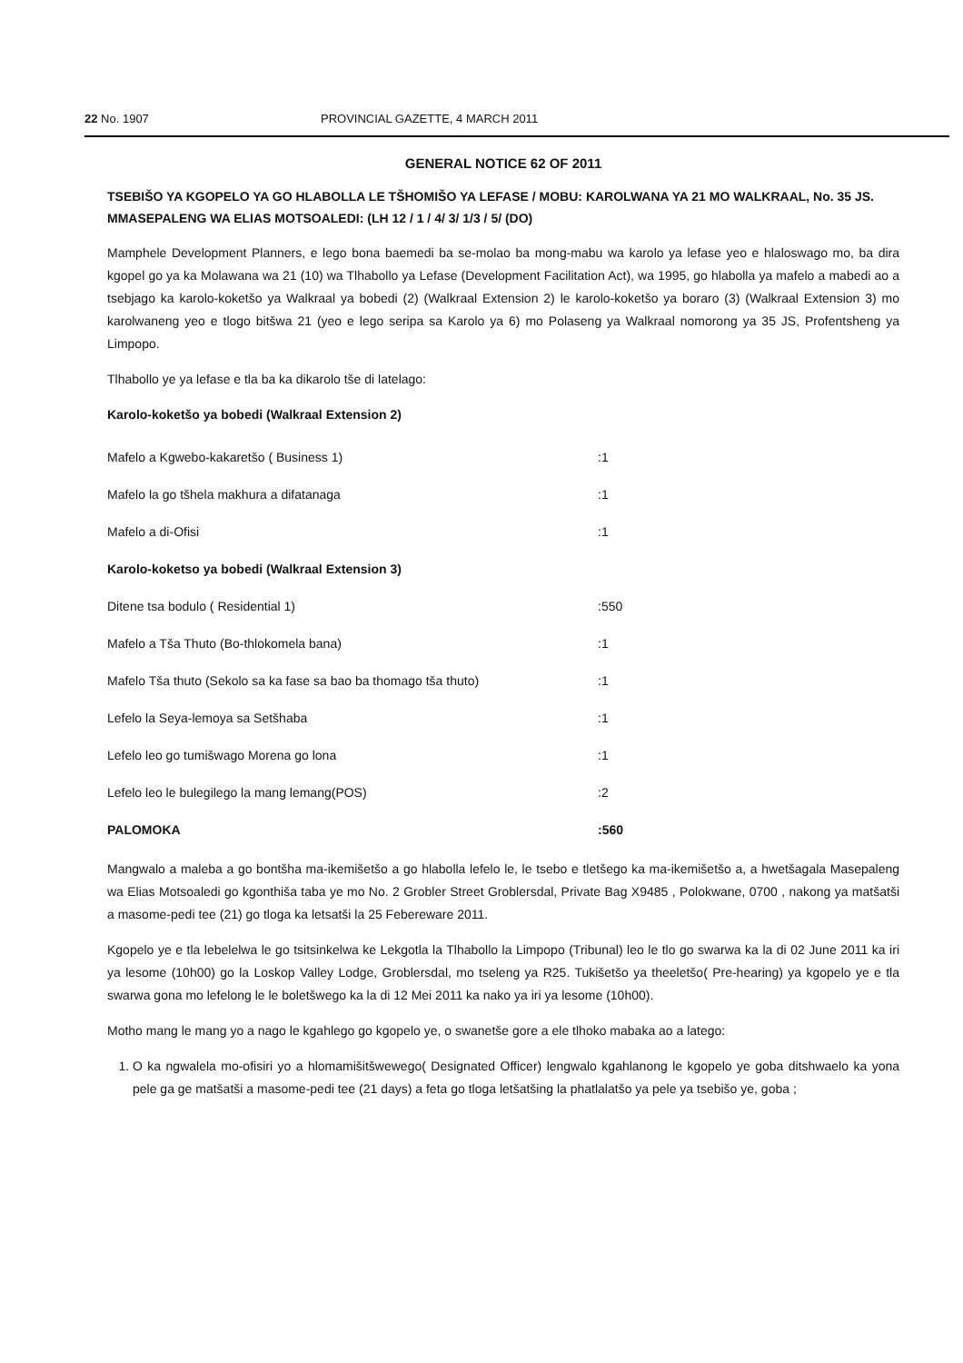22 No. 1907 PROVINCIAL GAZETTE, 4 MARCH 2011
GENERAL NOTICE 62 OF 2011
TSEBIŠO YA KGOPELO YA GO HLABOLLA LE TŠHOMIŠO YA LEFASE / MOBU: KAROLWANA YA 21 MO WALKRAAL, No. 35 JS. MMASEPALENG WA ELIAS MOTSOALEDI: (LH 12 / 1 / 4/ 3/ 1/3 / 5/ (DO)
Mamphele Development Planners, e lego bona baemedi ba se-molao ba mong-mabu wa karolo ya lefase yeo e hlaloswago mo, ba dira kgopel go ya ka Molawana wa 21 (10) wa Tlhabollo ya Lefase (Development Facilitation Act), wa 1995, go hlabolla ya mafelo a mabedi ao a tsebjago ka karolo-koketšo ya Walkraal ya bobedi (2) (Walkraal Extension 2) le karolo-koketšo ya boraro (3) (Walkraal Extension 3) mo karolwaneng yeo e tlogo bitšwa 21 (yeo e lego seripa sa Karolo ya 6) mo Polaseng ya Walkraal nomorong ya 35 JS, Profentsheng ya Limpopo.
Tlhabollo ye ya lefase e tla ba ka dikarolo tše di latelago:
Karolo-koketšo ya bobedi (Walkraal Extension 2)
| Mafelo a Kgwebo-kakaretšo ( Business 1) | :1 |
| Mafelo la go tšhela makhura a difatanaga | :1 |
| Mafelo a di-Ofisi | :1 |
| Karolo-koketso ya bobedi (Walkraal Extension 3) | |
| Ditene tsa bodulo ( Residential 1) | :550 |
| Mafelo a Tša Thuto (Bo-thlokomela bana) | :1 |
| Mafelo Tša thuto (Sekolo sa ka fase sa bao ba thomago tša thuto) | :1 |
| Lefelo la Seya-lemoya sa Setšhaba | :1 |
| Lefelo leo go tumišwago Morena go lona | :1 |
| Lefelo leo le bulegilego la mang lemang(POS) | :2 |
| PALOMOKA | :560 |
Mangwalo a maleba a go bontšha ma-ikemišetšo a go hlabolla lefelo le, le tsebo e tletšego ka ma-ikemišetšo a, a hwetšagala Masepaleng wa Elias Motsoaledi go kgonthiša taba ye mo No. 2 Grobler Street Groblersdal, Private Bag X9485 , Polokwane, 0700 , nakong ya matšatši a masome-pedi tee (21) go tloga ka letsatši la 25 Febereware 2011.
Kgopelo ye e tla lebelelwa le go tsitsinkelwa ke Lekgotla la Tlhabollo la Limpopo (Tribunal) leo le tlo go swarwa ka la di 02 June 2011 ka iri ya lesome (10h00) go la Loskop Valley Lodge, Groblersdal, mo tseleng ya R25. Tukišetšo ya theeletšo( Pre-hearing) ya kgopelo ye e tla swarwa gona mo lefelong le le boletšwego ka la di 12 Mei 2011 ka nako ya iri ya lesome (10h00).
Motho mang le mang yo a nago le kgahlego go kgopelo ye, o swanetše gore a ele tlhoko mabaka ao a latego:
1. O ka ngwalela mo-ofisiri yo a hlomamišitšwewego( Designated Officer) lengwalo kgahlanong le kgopelo ye goba ditshwaelo ka yona pele ga ge matšatši a masome-pedi tee (21 days) a feta go tloga letšatšing la phatlalatšo ya pele ya tsebišo ye, goba ;